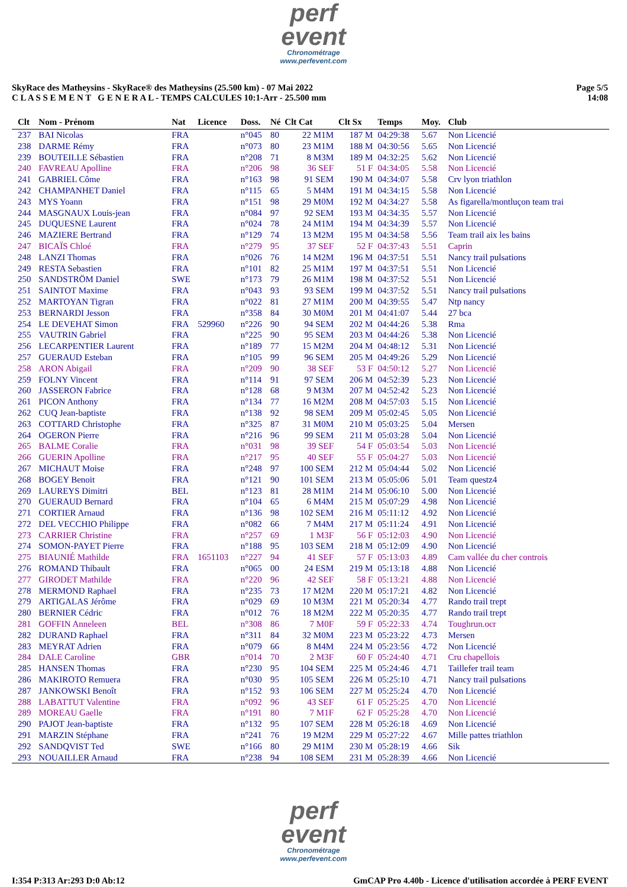perf
event
Chronométrage
www.perfevent.com
SkyRace des Matheysins - SkyRace® des Matheysins (25.500 km) - 07 Mai 2022
C L A S S E M E N T G E N E R A L - TEMPS CALCULES 10:1-Arr - 25.500 mm
Page 5/5
14:08
| Clt | Nom - Prénom | Nat | Licence | Doss. | Né | Clt Cat | Clt Sx | Temps | Moy. | Club |
| --- | --- | --- | --- | --- | --- | --- | --- | --- | --- | --- |
| 237 | BAI Nicolas | FRA | | n°045 | 80 | 22 M1M | 187 M | 04:29:38 | 5.67 | Non Licencié |
| 238 | DARME Rémy | FRA | | n°073 | 80 | 23 M1M | 188 M | 04:30:56 | 5.65 | Non Licencié |
| 239 | BOUTEILLE Sébastien | FRA | | n°208 | 71 | 8 M3M | 189 M | 04:32:25 | 5.62 | Non Licencié |
| 240 | FAVREAU Apolline | FRA | | n°206 | 98 | 36 SEF | 51 F | 04:34:05 | 5.58 | Non Licencié |
| 241 | GABRIEL Côme | FRA | | n°163 | 98 | 91 SEM | 190 M | 04:34:07 | 5.58 | Crv lyon triathlon |
| 242 | CHAMPANHET Daniel | FRA | | n°115 | 65 | 5 M4M | 191 M | 04:34:15 | 5.58 | Non Licencié |
| 243 | MYS Yoann | FRA | | n°151 | 98 | 29 M0M | 192 M | 04:34:27 | 5.58 | As figarella/montluçon team trai |
| 244 | MASGNAUX Louis-jean | FRA | | n°084 | 97 | 92 SEM | 193 M | 04:34:35 | 5.57 | Non Licencié |
| 245 | DUQUESNE Laurent | FRA | | n°024 | 78 | 24 M1M | 194 M | 04:34:39 | 5.57 | Non Licencié |
| 246 | MAZIERE Bertrand | FRA | | n°129 | 74 | 13 M2M | 195 M | 04:34:58 | 5.56 | Team trail aix les bains |
| 247 | BICAÏS Chloé | FRA | | n°279 | 95 | 37 SEF | 52 F | 04:37:43 | 5.51 | Caprin |
| 248 | LANZI Thomas | FRA | | n°026 | 76 | 14 M2M | 196 M | 04:37:51 | 5.51 | Nancy trail pulsations |
| 249 | RESTA Sebastien | FRA | | n°101 | 82 | 25 M1M | 197 M | 04:37:51 | 5.51 | Non Licencié |
| 250 | SANDSTRÖM Daniel | SWE | | n°173 | 79 | 26 M1M | 198 M | 04:37:52 | 5.51 | Non Licencié |
| 251 | SAINTOT Maxime | FRA | | n°043 | 93 | 93 SEM | 199 M | 04:37:52 | 5.51 | Nancy trail pulsations |
| 252 | MARTOYAN Tigran | FRA | | n°022 | 81 | 27 M1M | 200 M | 04:39:55 | 5.47 | Ntp nancy |
| 253 | BERNARDI Jesson | FRA | | n°358 | 84 | 30 M0M | 201 M | 04:41:07 | 5.44 | 27 bca |
| 254 | LE DEVEHAT Simon | FRA | 529960 | n°226 | 90 | 94 SEM | 202 M | 04:44:26 | 5.38 | Rma |
| 255 | VAUTRIN Gabriel | FRA | | n°225 | 90 | 95 SEM | 203 M | 04:44:26 | 5.38 | Non Licencié |
| 256 | LECARPENTIER Laurent | FRA | | n°189 | 77 | 15 M2M | 204 M | 04:48:12 | 5.31 | Non Licencié |
| 257 | GUERAUD Esteban | FRA | | n°105 | 99 | 96 SEM | 205 M | 04:49:26 | 5.29 | Non Licencié |
| 258 | ARON Abigail | FRA | | n°209 | 90 | 38 SEF | 53 F | 04:50:12 | 5.27 | Non Licencié |
| 259 | FOLNY Vincent | FRA | | n°114 | 91 | 97 SEM | 206 M | 04:52:39 | 5.23 | Non Licencié |
| 260 | JASSERON Fabrice | FRA | | n°128 | 68 | 9 M3M | 207 M | 04:52:42 | 5.23 | Non Licencié |
| 261 | PICON Anthony | FRA | | n°134 | 77 | 16 M2M | 208 M | 04:57:03 | 5.15 | Non Licencié |
| 262 | CUQ Jean-baptiste | FRA | | n°138 | 92 | 98 SEM | 209 M | 05:02:45 | 5.05 | Non Licencié |
| 263 | COTTARD Christophe | FRA | | n°325 | 87 | 31 M0M | 210 M | 05:03:25 | 5.04 | Mersen |
| 264 | OGERON Pierre | FRA | | n°216 | 96 | 99 SEM | 211 M | 05:03:28 | 5.04 | Non Licencié |
| 265 | BALME Coralie | FRA | | n°031 | 98 | 39 SEF | 54 F | 05:03:54 | 5.03 | Non Licencié |
| 266 | GUERIN Apolline | FRA | | n°217 | 95 | 40 SEF | 55 F | 05:04:27 | 5.03 | Non Licencié |
| 267 | MICHAUT Moise | FRA | | n°248 | 97 | 100 SEM | 212 M | 05:04:44 | 5.02 | Non Licencié |
| 268 | BOGEY Benoit | FRA | | n°121 | 90 | 101 SEM | 213 M | 05:05:06 | 5.01 | Team questz4 |
| 269 | LAUREYS Dimitri | BEL | | n°123 | 81 | 28 M1M | 214 M | 05:06:10 | 5.00 | Non Licencié |
| 270 | GUERAUD Bernard | FRA | | n°104 | 65 | 6 M4M | 215 M | 05:07:29 | 4.98 | Non Licencié |
| 271 | CORTIER Arnaud | FRA | | n°136 | 98 | 102 SEM | 216 M | 05:11:12 | 4.92 | Non Licencié |
| 272 | DEL VECCHIO Philippe | FRA | | n°082 | 66 | 7 M4M | 217 M | 05:11:24 | 4.91 | Non Licencié |
| 273 | CARRIER Christine | FRA | | n°257 | 69 | 1 M3F | 56 F | 05:12:03 | 4.90 | Non Licencié |
| 274 | SOMON-PAYET Pierre | FRA | | n°188 | 95 | 103 SEM | 218 M | 05:12:09 | 4.90 | Non Licencié |
| 275 | BIAUNIÉ Mathilde | FRA | 1651103 | n°227 | 94 | 41 SEF | 57 F | 05:13:03 | 4.89 | Cam vallée du cher controis |
| 276 | ROMAND Thibault | FRA | | n°065 | 00 | 24 ESM | 219 M | 05:13:18 | 4.88 | Non Licencié |
| 277 | GIRODET Mathilde | FRA | | n°220 | 96 | 42 SEF | 58 F | 05:13:21 | 4.88 | Non Licencié |
| 278 | MERMOND Raphael | FRA | | n°235 | 73 | 17 M2M | 220 M | 05:17:21 | 4.82 | Non Licencié |
| 279 | ARTIGALAS Jérôme | FRA | | n°029 | 69 | 10 M3M | 221 M | 05:20:34 | 4.77 | Rando trail trept |
| 280 | BERNIER Cédric | FRA | | n°012 | 76 | 18 M2M | 222 M | 05:20:35 | 4.77 | Rando trail trept |
| 281 | GOFFIN Anneleen | BEL | | n°308 | 86 | 7 M0F | 59 F | 05:22:33 | 4.74 | Toughrun.ocr |
| 282 | DURAND Raphael | FRA | | n°311 | 84 | 32 M0M | 223 M | 05:23:22 | 4.73 | Mersen |
| 283 | MEYRAT Adrien | FRA | | n°079 | 66 | 8 M4M | 224 M | 05:23:56 | 4.72 | Non Licencié |
| 284 | DALE Caroline | GBR | | n°014 | 70 | 2 M3F | 60 F | 05:24:40 | 4.71 | Cru chapellois |
| 285 | HANSEN Thomas | FRA | | n°230 | 95 | 104 SEM | 225 M | 05:24:46 | 4.71 | Taillefer trail team |
| 286 | MAKIROTO Remuera | FRA | | n°030 | 95 | 105 SEM | 226 M | 05:25:10 | 4.71 | Nancy trail pulsations |
| 287 | JANKOWSKI Benoît | FRA | | n°152 | 93 | 106 SEM | 227 M | 05:25:24 | 4.70 | Non Licencié |
| 288 | LABATTUT Valentine | FRA | | n°092 | 96 | 43 SEF | 61 F | 05:25:25 | 4.70 | Non Licencié |
| 289 | MOREAU Gaelle | FRA | | n°191 | 80 | 7 M1F | 62 F | 05:25:28 | 4.70 | Non Licencié |
| 290 | PAJOT Jean-baptiste | FRA | | n°132 | 95 | 107 SEM | 228 M | 05:26:18 | 4.69 | Non Licencié |
| 291 | MARZIN Stéphane | FRA | | n°241 | 76 | 19 M2M | 229 M | 05:27:22 | 4.67 | Mille pattes triathlon |
| 292 | SANDQVIST Ted | SWE | | n°166 | 80 | 29 M1M | 230 M | 05:28:19 | 4.66 | Sik |
| 293 | NOUAILLER Arnaud | FRA | | n°238 | 94 | 108 SEM | 231 M | 05:28:39 | 4.66 | Non Licencié |
perf
event
Chronométrage
www.perfevent.com
I:354 P:313 Ar:293 D:0 Ab:12 GmCAP Pro 4.40b - Licence d'utilisation accordée à PERF EVENT